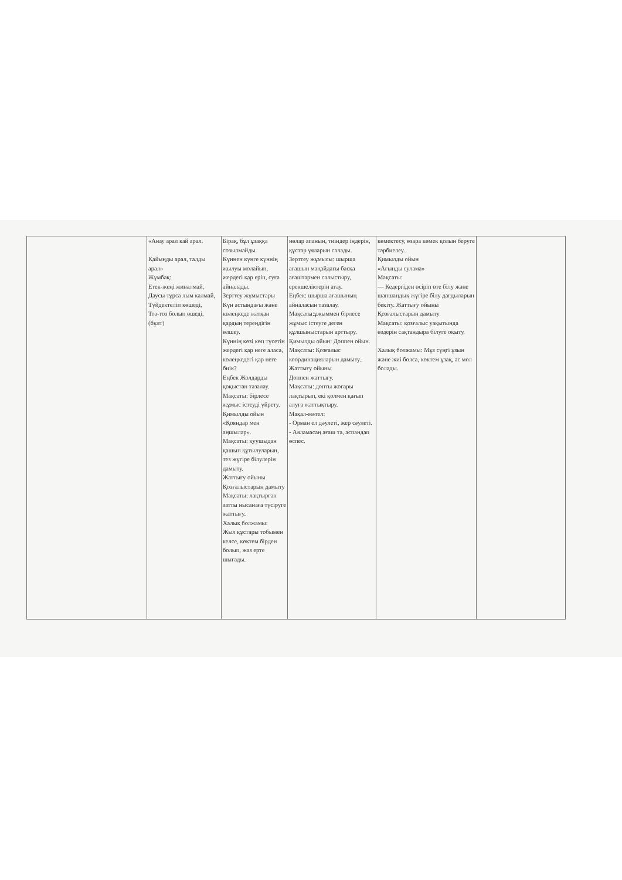| | «Анау арал кай арал. Қайыңды арал, талды арал» Жұмбақ: Етек-жеңі жиналмай, Даусы тұрса лым калмай, Түйдектеліп көшеді, Тоз-тоз болып өшеді. (бұлт) | Бірақ, бұл ұзаққа созылмайды. Күннен күнге күннің жылуы молайып, жердегі қар еріп, суға айналады. Зерттеу жұмыстары Күн астындағы және көлеңкеде жатқан қардың тереңдігін өлшеу. Күннің көзі көп түсетін жердегі қар неге аласа, көлеңкедегі қар неге биік? Еңбек Жолдарды қоқыстан тазалау. Мақсаты: бірлесе жұмыс істеуді үйрету. Қимылды ойын «Қояндар мен аңшылар». Мақсаты: қуушыдан қашып құтылуларын, тез жүгіре білулерін дамыту. Жаттығу ойыны Қозғалыстарын дамыту Мақсаты: лақтырған затты нысанаға түсіруге жаттығу. Халық болжамы: Жыл құстары тобымен келсе, көктем бірден болып, жаз ерте шығады. | нөлар апанын, тиіндер іңдерін, құстар ұяларын салады. Зерттеу жұмысы: шырша ағашын маңайдағы басқа ағаштармен салыстыру, ерекшеліктерін атау. Еңбек: шырша ағашының айналасын тазалау. Мақсаты:ұжыммен бірлесе жұмыс істеуге деген құлшыныстарын арттыру. Қимылды ойын: Доппен ойын. Мақсаты: Қозғалыс координацияларын дамыту.. Жаттығу ойыны Доппен жаттығу. Мақсаты: допты жоғары лақтырып, екі қолмен қағып алуға жаттықтыру. Мақал-мәтел: - Орман ел дәулеті, жер сәулеті. - Аяламасаң ағаш та, аспандап өспес. | көмектесу, өзара көмек қолын беруге тәрбиелеу. Қимылды ойын «Ағынды сулама» Мақсаты: — Кедергіден өсіріп өте білу және шапшаңдық жүгіре білу дағдыларын бекіту. Жаттығу ойыны Қозғалыстарын дамыту Мақсаты: қозғалыс уақытында өздерін сақтандыра білуге оқыту. Халық болжамы: Мұз сүңгі ұзын және жиі болса, көктем ұзақ, ас мол болады. | |